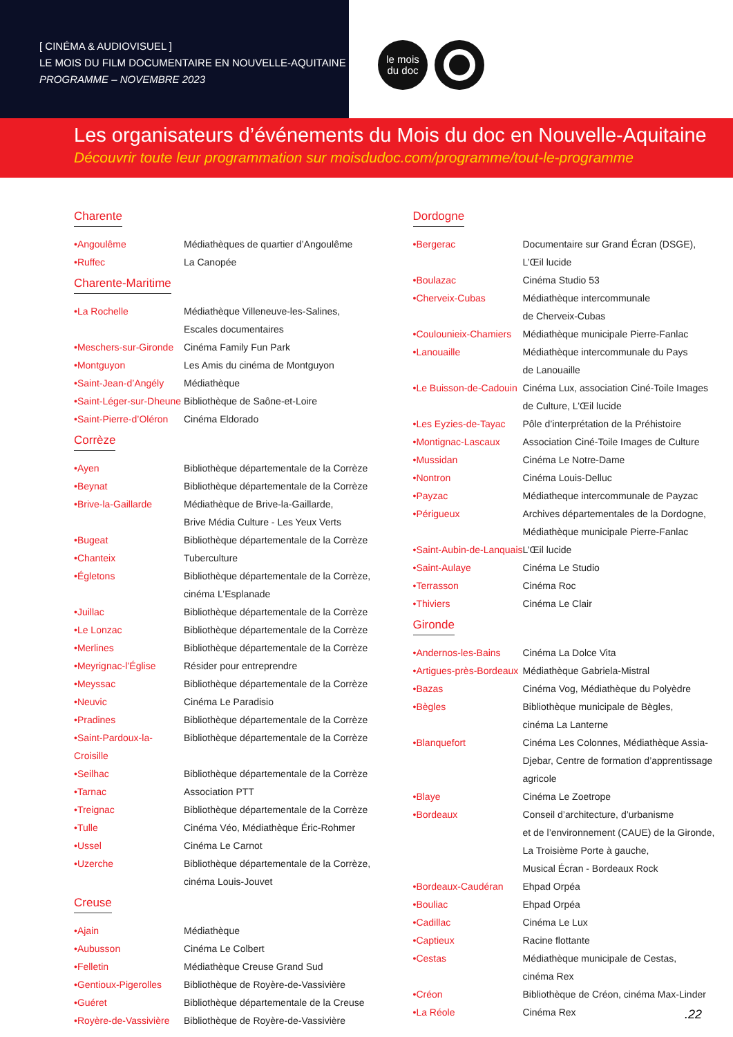[ CINÉMA & AUDIOVISUEL ]
LE MOIS DU FILM DOCUMENTAIRE EN NOUVELLE-AQUITAINE
PROGRAMME – NOVEMBRE 2023
le mois
du doc
Les organisateurs d’événements du Mois du doc en Nouvelle-Aquitaine
Découvrir toute leur programmation sur moisdudoc.com/programme/tout-le-programme
Charente
| •Angoulême | Médiathèques de quartier d’Angoulême |
| •Ruffec | La Canopée |
Charente-Maritime
| •La Rochelle | Médiathèque Villeneuve-les-Salines, Escales documentaires |
| •Meschers-sur-Gironde | Cinéma Family Fun Park |
| •Montguyon | Les Amis du cinéma de Montguyon |
| •Saint-Jean-d’Angély | Médiathèque |
| •Saint-Léger-sur-Dheune | Bibliothèque de Saône-et-Loire |
| •Saint-Pierre-d’Oléron | Cinéma Eldorado |
Corrèze
| •Ayen | Bibliothèque départementale de la Corrèze |
| •Beynat | Bibliothèque départementale de la Corrèze |
| •Brive-la-Gaillarde | Médiathèque de Brive-la-Gaillarde, Brive Média Culture - Les Yeux Verts |
| •Bugeat | Bibliothèque départementale de la Corrèze |
| •Chanteix | Tuberculture |
| •Égletons | Bibliothèque départementale de la Corrèze, cinéma L’Esplanade |
| •Juillac | Bibliothèque départementale de la Corrèze |
| •Le Lonzac | Bibliothèque départementale de la Corrèze |
| •Merlines | Bibliothèque départementale de la Corrèze |
| •Meyrignac-l’Église | Résider pour entreprendre |
| •Meyssac | Bibliothèque départementale de la Corrèze |
| •Neuvic | Cinéma Le Paradisio |
| •Pradines | Bibliothèque départementale de la Corrèze |
| •Saint-Pardoux-la-Croisille | Bibliothèque départementale de la Corrèze |
| •Seilhac | Bibliothèque départementale de la Corrèze |
| •Tarnac | Association PTT |
| •Treignac | Bibliothèque départementale de la Corrèze |
| •Tulle | Cinéma Véo, Médiathèque Éric-Rohmer |
| •Ussel | Cinéma Le Carnot |
| •Uzerche | Bibliothèque départementale de la Corrèze, cinéma Louis-Jouvet |
Creuse
| •Ajain | Médiathèque |
| •Aubusson | Cinéma Le Colbert |
| •Felletin | Médiathèque Creuse Grand Sud |
| •Gentioux-Pigerolles | Bibliothèque de Royère-de-Vassivière |
| •Guéret | Bibliothèque départementale de la Creuse |
| •Royère-de-Vassivière | Bibliothèque de Royère-de-Vassivière |
Dordogne
| •Bergerac | Documentaire sur Grand Écran (DSGE), L’Œil lucide |
| •Boulazac | Cinéma Studio 53 |
| •Cherveix-Cubas | Médiathèque intercommunale de Cherveix-Cubas |
| •Coulounieix-Chamiers | Médiathèque municipale Pierre-Fanlac |
| •Lanouaille | Médiathèque intercommunale du Pays de Lanouaille |
| •Le Buisson-de-Cadouin | Cinéma Lux, association Ciné-Toile Images de Culture, L’Œil lucide |
| •Les Eyzies-de-Tayac | Pôle d’interprétation de la Préhistoire |
| •Montignac-Lascaux | Association Ciné-Toile Images de Culture |
| •Mussidan | Cinéma Le Notre-Dame |
| •Nontron | Cinéma Louis-Delluc |
| •Payzac | Médiatheque intercommunale de Payzac |
| •Périgueux | Archives départementales de la Dordogne, Médiathèque municipale Pierre-Fanlac |
| •Saint-Aubin-de-Lanquais | L’Œil lucide |
| •Saint-Aulaye | Cinéma Le Studio |
| •Terrasson | Cinéma Roc |
| •Thiviers | Cinéma Le Clair |
Gironde
| •Andernos-les-Bains | Cinéma La Dolce Vita |
| •Artigues-près-Bordeaux | Médiathèque Gabriela-Mistral |
| •Bazas | Cinéma Vog, Médiathèque du Polyèdre |
| •Bègles | Bibliothèque municipale de Bègles, cinéma La Lanterne |
| •Blanquefort | Cinéma Les Colonnes, Médiathèque Assia- Djebar, Centre de formation d’apprentissage agricole |
| •Blaye | Cinéma Le Zoetrope |
| •Bordeaux | Conseil d’architecture, d’urbanisme et de l’environnement (CAUE) de la Gironde, La Troisième Porte à gauche, Musical Écran - Bordeaux Rock |
| •Bordeaux-Caudéran | Ehpad Orpéa |
| •Bouliac | Ehpad Orpéa |
| •Cadillac | Cinéma Le Lux |
| •Captieux | Racine flottante |
| •Cestas | Médiathèque municipale de Cestas, cinéma Rex |
| •Créon | Bibliothèque de Créon, cinéma Max-Linder |
| •La Réole | Cinéma Rex |
.22